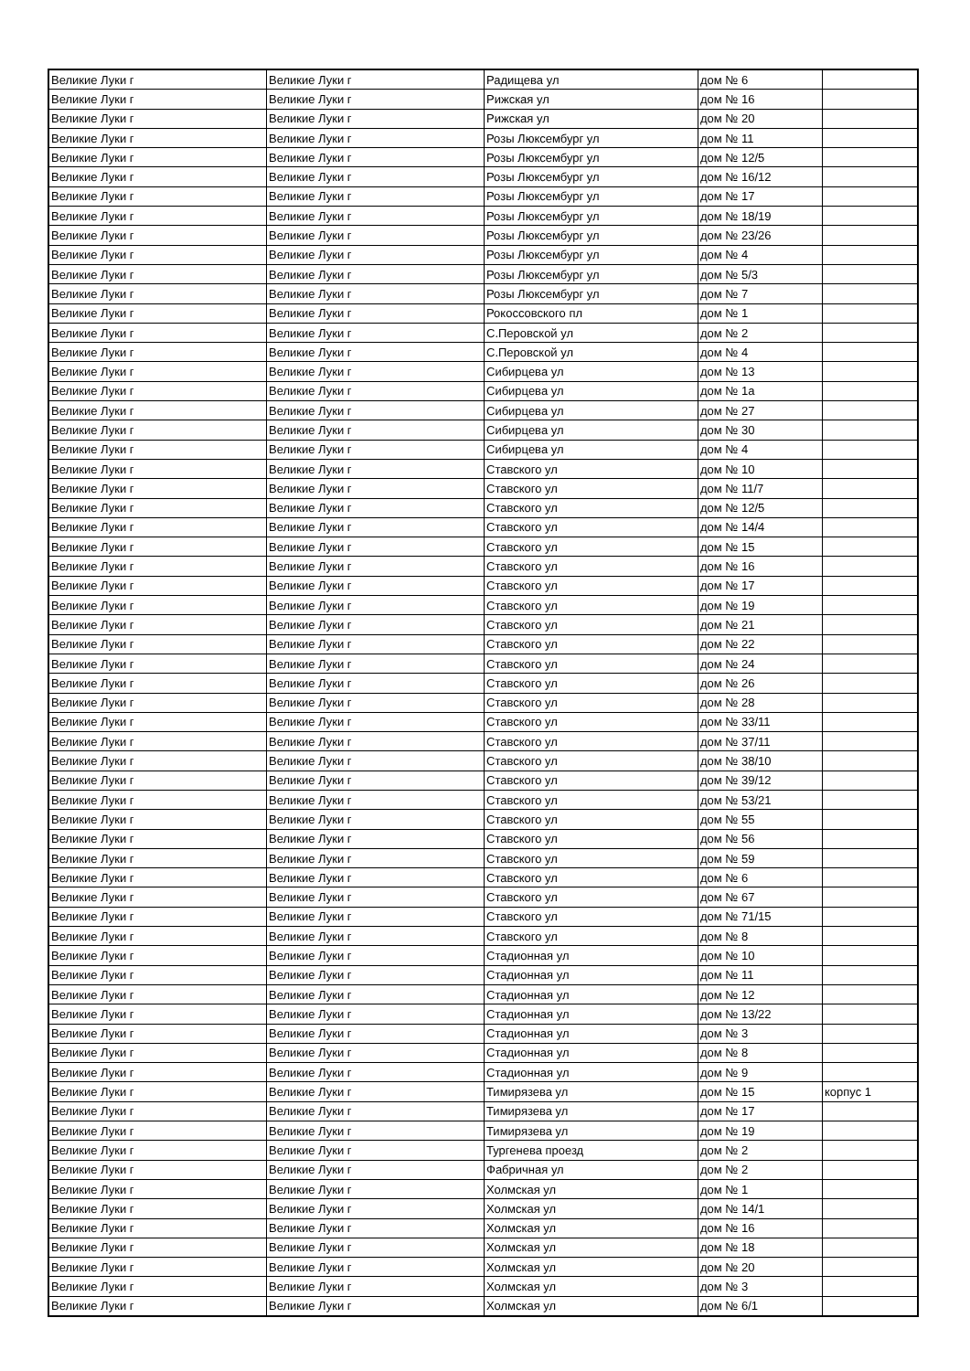| Великие Луки г | Великие Луки г | Радищева ул | дом № 6 | |
| Великие Луки г | Великие Луки г | Рижская ул | дом № 16 | |
| Великие Луки г | Великие Луки г | Рижская ул | дом № 20 | |
| Великие Луки г | Великие Луки г | Розы Люксембург ул | дом № 11 | |
| Великие Луки г | Великие Луки г | Розы Люксембург ул | дом № 12/5 | |
| Великие Луки г | Великие Луки г | Розы Люксембург ул | дом № 16/12 | |
| Великие Луки г | Великие Луки г | Розы Люксембург ул | дом № 17 | |
| Великие Луки г | Великие Луки г | Розы Люксембург ул | дом № 18/19 | |
| Великие Луки г | Великие Луки г | Розы Люксембург ул | дом № 23/26 | |
| Великие Луки г | Великие Луки г | Розы Люксембург ул | дом № 4 | |
| Великие Луки г | Великие Луки г | Розы Люксембург ул | дом № 5/3 | |
| Великие Луки г | Великие Луки г | Розы Люксембург ул | дом № 7 | |
| Великие Луки г | Великие Луки г | Рокоссовского пл | дом № 1 | |
| Великие Луки г | Великие Луки г | С.Перовской ул | дом № 2 | |
| Великие Луки г | Великие Луки г | С.Перовской ул | дом № 4 | |
| Великие Луки г | Великие Луки г | Сибирцева ул | дом № 13 | |
| Великие Луки г | Великие Луки г | Сибирцева ул | дом № 1а | |
| Великие Луки г | Великие Луки г | Сибирцева ул | дом № 27 | |
| Великие Луки г | Великие Луки г | Сибирцева ул | дом № 30 | |
| Великие Луки г | Великие Луки г | Сибирцева ул | дом № 4 | |
| Великие Луки г | Великие Луки г | Ставского ул | дом № 10 | |
| Великие Луки г | Великие Луки г | Ставского ул | дом № 11/7 | |
| Великие Луки г | Великие Луки г | Ставского ул | дом № 12/5 | |
| Великие Луки г | Великие Луки г | Ставского ул | дом № 14/4 | |
| Великие Луки г | Великие Луки г | Ставского ул | дом № 15 | |
| Великие Луки г | Великие Луки г | Ставского ул | дом № 16 | |
| Великие Луки г | Великие Луки г | Ставского ул | дом № 17 | |
| Великие Луки г | Великие Луки г | Ставского ул | дом № 19 | |
| Великие Луки г | Великие Луки г | Ставского ул | дом № 21 | |
| Великие Луки г | Великие Луки г | Ставского ул | дом № 22 | |
| Великие Луки г | Великие Луки г | Ставского ул | дом № 24 | |
| Великие Луки г | Великие Луки г | Ставского ул | дом № 26 | |
| Великие Луки г | Великие Луки г | Ставского ул | дом № 28 | |
| Великие Луки г | Великие Луки г | Ставского ул | дом № 33/11 | |
| Великие Луки г | Великие Луки г | Ставского ул | дом № 37/11 | |
| Великие Луки г | Великие Луки г | Ставского ул | дом № 38/10 | |
| Великие Луки г | Великие Луки г | Ставского ул | дом № 39/12 | |
| Великие Луки г | Великие Луки г | Ставского ул | дом № 53/21 | |
| Великие Луки г | Великие Луки г | Ставского ул | дом № 55 | |
| Великие Луки г | Великие Луки г | Ставского ул | дом № 56 | |
| Великие Луки г | Великие Луки г | Ставского ул | дом № 59 | |
| Великие Луки г | Великие Луки г | Ставского ул | дом № 6 | |
| Великие Луки г | Великие Луки г | Ставского ул | дом № 67 | |
| Великие Луки г | Великие Луки г | Ставского ул | дом № 71/15 | |
| Великие Луки г | Великие Луки г | Ставского ул | дом № 8 | |
| Великие Луки г | Великие Луки г | Стадионная ул | дом № 10 | |
| Великие Луки г | Великие Луки г | Стадионная ул | дом № 11 | |
| Великие Луки г | Великие Луки г | Стадионная ул | дом № 12 | |
| Великие Луки г | Великие Луки г | Стадионная ул | дом № 13/22 | |
| Великие Луки г | Великие Луки г | Стадионная ул | дом № 3 | |
| Великие Луки г | Великие Луки г | Стадионная ул | дом № 8 | |
| Великие Луки г | Великие Луки г | Стадионная ул | дом № 9 | |
| Великие Луки г | Великие Луки г | Тимирязева ул | дом № 15 | корпус 1 |
| Великие Луки г | Великие Луки г | Тимирязева ул | дом № 17 | |
| Великие Луки г | Великие Луки г | Тимирязева ул | дом № 19 | |
| Великие Луки г | Великие Луки г | Тургенева проезд | дом № 2 | |
| Великие Луки г | Великие Луки г | Фабричная ул | дом № 2 | |
| Великие Луки г | Великие Луки г | Холмская ул | дом № 1 | |
| Великие Луки г | Великие Луки г | Холмская ул | дом № 14/1 | |
| Великие Луки г | Великие Луки г | Холмская ул | дом № 16 | |
| Великие Луки г | Великие Луки г | Холмская ул | дом № 18 | |
| Великие Луки г | Великие Луки г | Холмская ул | дом № 20 | |
| Великие Луки г | Великие Луки г | Холмская ул | дом № 3 | |
| Великие Луки г | Великие Луки г | Холмская ул | дом № 6/1 | |